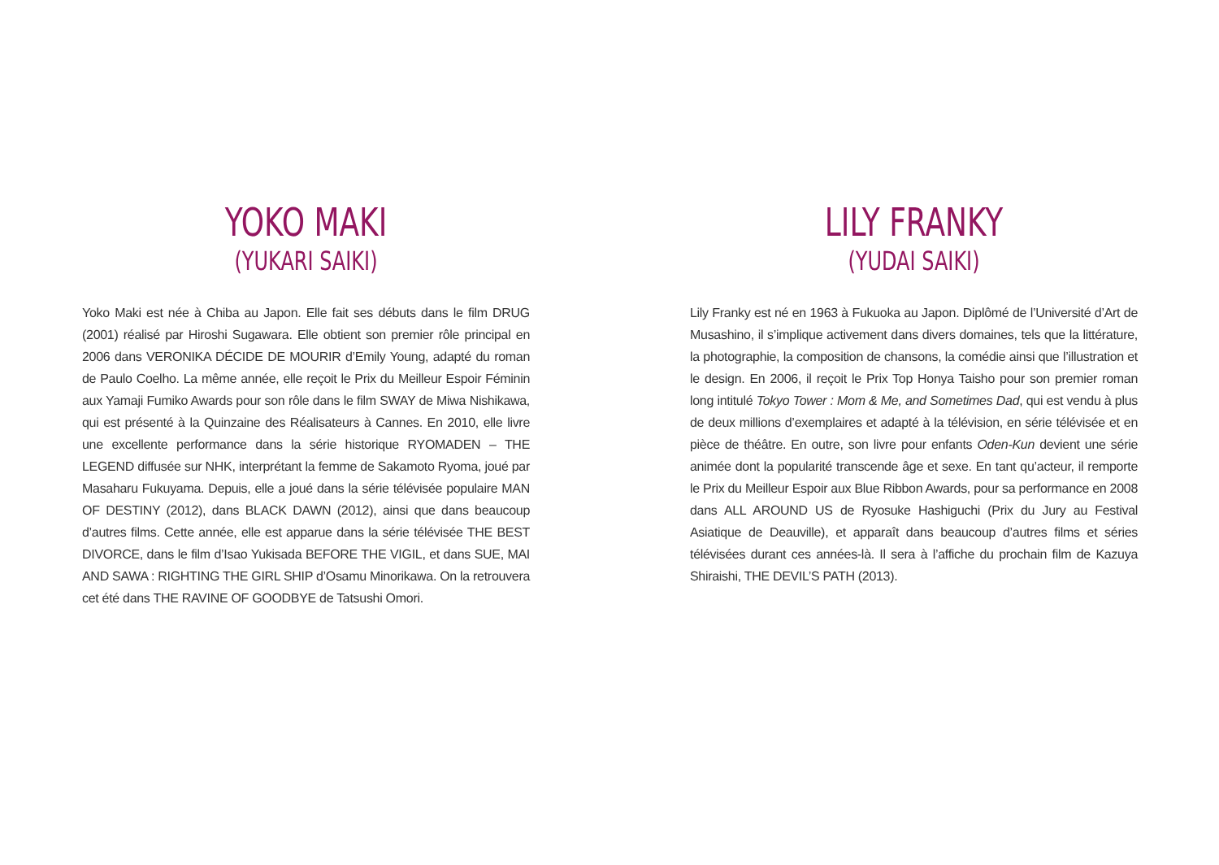YOKO MAKI
(YUKARI SAIKI)
Yoko Maki est née à Chiba au Japon. Elle fait ses débuts dans le film DRUG (2001) réalisé par Hiroshi Sugawara. Elle obtient son premier rôle principal en 2006 dans VERONIKA DÉCIDE DE MOURIR d’Emily Young, adapté du roman de Paulo Coelho. La même année, elle reçoit le Prix du Meilleur Espoir Féminin aux Yamaji Fumiko Awards pour son rôle dans le film SWAY de Miwa Nishikawa, qui est présenté à la Quinzaine des Réalisateurs à Cannes. En 2010, elle livre une excellente performance dans la série historique RYOMADEN – THE LEGEND diffusée sur NHK, interprétant la femme de Sakamoto Ryoma, joué par Masaharu Fukuyama. Depuis, elle a joué dans la série télévisée populaire MAN OF DESTINY (2012), dans BLACK DAWN (2012), ainsi que dans beaucoup d’autres films. Cette année, elle est apparue dans la série télévisée THE BEST DIVORCE, dans le film d’Isao Yukisada BEFORE THE VIGIL, et dans SUE, MAI AND SAWA : RIGHTING THE GIRL SHIP d’Osamu Minorikawa. On la retrouvera cet été dans THE RAVINE OF GOODBYE de Tatsushi Omori.
LILY FRANKY
(YUDAI SAIKI)
Lily Franky est né en 1963 à Fukuoka au Japon. Diplômé de l’Université d’Art de Musashino, il s’implique activement dans divers domaines, tels que la littérature, la photographie, la composition de chansons, la comédie ainsi que l’illustration et le design. En 2006, il reçoit le Prix Top Honya Taisho pour son premier roman long intitulé Tokyo Tower : Mom & Me, and Sometimes Dad, qui est vendu à plus de deux millions d’exemplaires et adapté à la télévision, en série télévisée et en pièce de théâtre. En outre, son livre pour enfants Oden-Kun devient une série animée dont la popularité transcende âge et sexe. En tant qu’acteur, il remporte le Prix du Meilleur Espoir aux Blue Ribbon Awards, pour sa performance en 2008 dans ALL AROUND US de Ryosuke Hashiguchi (Prix du Jury au Festival Asiatique de Deauville), et apparaît dans beaucoup d’autres films et séries télévisées durant ces années-là. Il sera à l’affiche du prochain film de Kazuya Shiraishi, THE DEVIL’S PATH (2013).